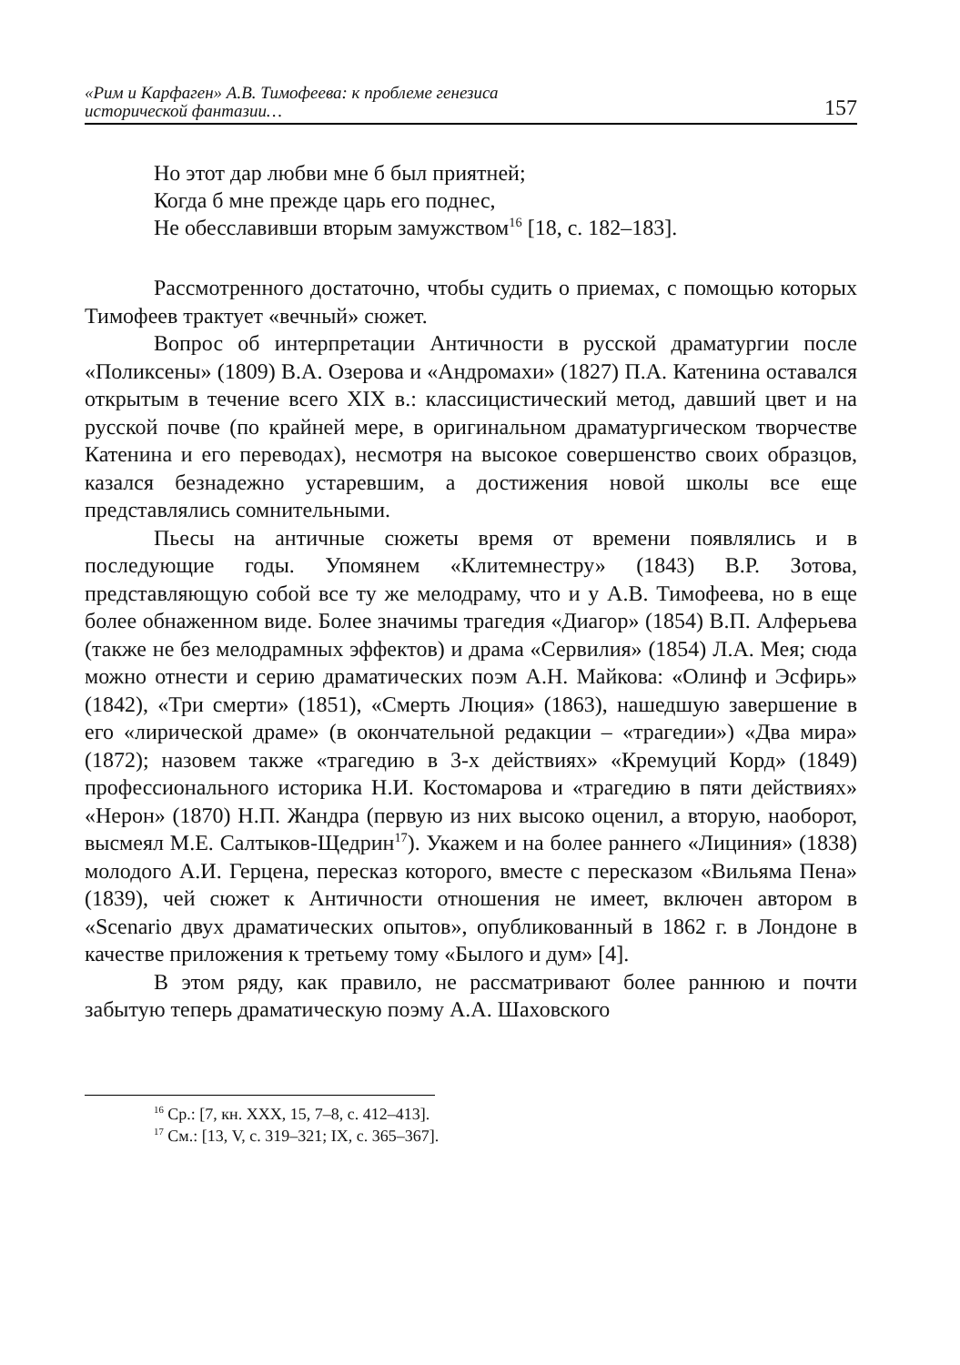«Рим и Карфаген» А.В. Тимофеева: к проблеме генезиса
исторической фантазии… 157
Но этот дар любви мне б был приятней;
Когда б мне прежде царь его поднес,
Не обесславивши вторым замужством<sup>16</sup> [18, с. 182–183].
Рассмотренного достаточно, чтобы судить о приемах, с помощью которых Тимофеев трактует «вечный» сюжет.
Вопрос об интерпретации Античности в русской драматургии после «Поликсены» (1809) В.А. Озерова и «Андромахи» (1827) П.А. Катенина оставался открытым в течение всего XIX в.: классицистический метод, давший цвет и на русской почве (по крайней мере, в оригинальном драматургическом творчестве Катенина и его переводах), несмотря на высокое совершенство своих образцов, казался безнадежно устаревшим, а достижения новой школы все еще представлялись сомнительными.
Пьесы на античные сюжеты время от времени появлялись и в последующие годы. Упомянем «Клитемнестру» (1843) В.Р. Зотова, представляющую собой все ту же мелодраму, что и у А.В. Тимофеева, но в еще более обнаженном виде. Более значимы трагедия «Диагор» (1854) В.П. Алферьева (также не без мелодрамных эффектов) и драма «Сервилия» (1854) Л.А. Мея; сюда можно отнести и серию драматических поэм А.Н. Майкова: «Олинф и Эсфирь» (1842), «Три смерти» (1851), «Смерть Люция» (1863), нашедшую завершение в его «лирической драме» (в окончательной редакции – «трагедии») «Два мира» (1872); назовем также «трагедию в 3-х действиях» «Кремуций Корд» (1849) профессионального историка Н.И. Костомарова и «трагедию в пяти действиях» «Нерон» (1870) Н.П. Жандра (первую из них высоко оценил, а вторую, наоборот, высмеял М.Е. Салтыков-Щедрин<sup>17</sup>). Укажем и на более раннего «Лициния» (1838) молодого А.И. Герцена, пересказ которого, вместе с пересказом «Вильяма Пена» (1839), чей сюжет к Античности отношения не имеет, включен автором в «Scenario двух драматических опытов», опубликованный в 1862 г. в Лондоне в качестве приложения к третьему тому «Былого и дум» [4].
В этом ряду, как правило, не рассматривают более раннюю и почти забытую теперь драматическую поэму А.А. Шаховского
<sup>16</sup> Ср.: [7, кн. XXX, 15, 7–8, с. 412–413].
<sup>17</sup> См.: [13, V, с. 319–321; IX, с. 365–367].